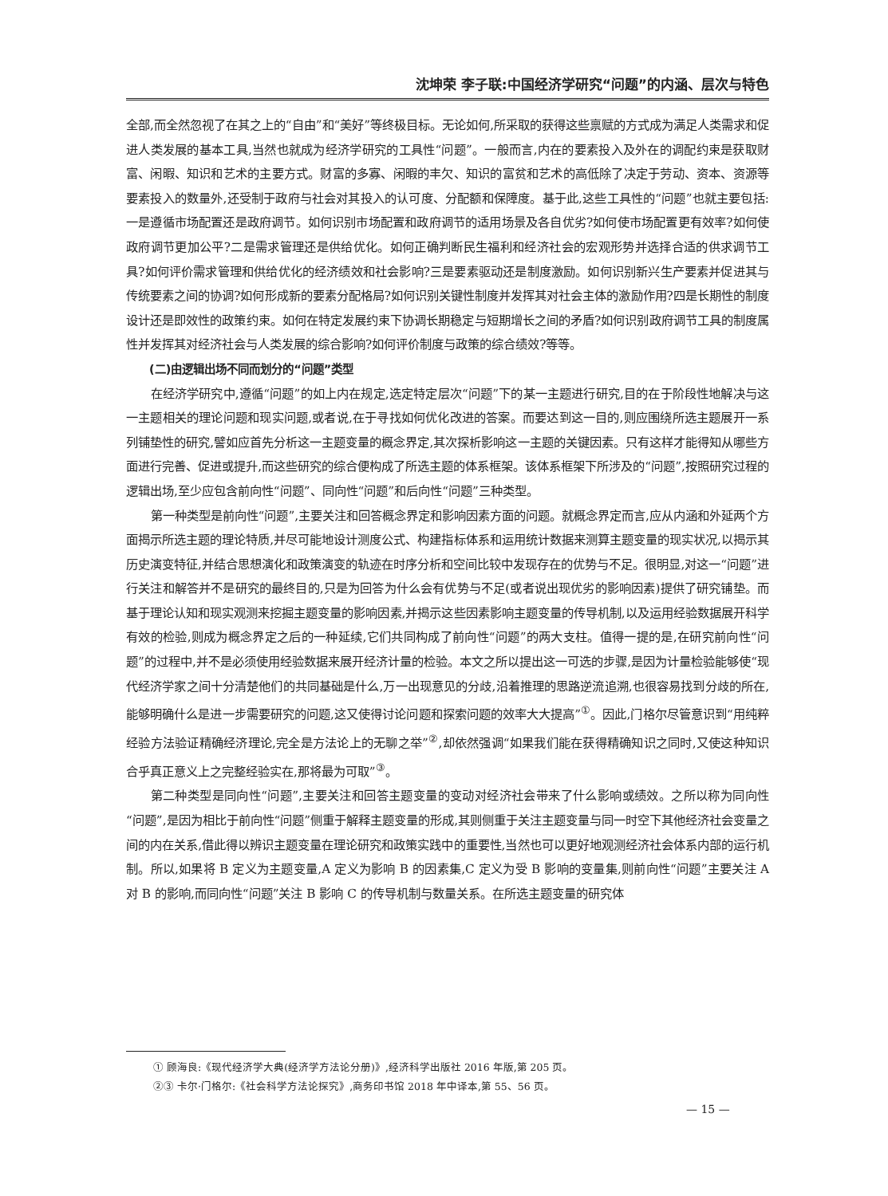沈坤荣 李子联:中国经济学研究“问题”的内涵、层次与特色
全部,而全然忽视了在其之上的“自由”和“美好”等终极目标。无论如何,所采取的获得这些禀赋的方式成为满足人类需求和促进人类发展的基本工具,当然也就成为经济学研究的工具性“问题”。一般而言,内在的要素投入及外在的调配约束是获取财富、闲暇、知识和艺术的主要方式。财富的多寡、闲暇的丰欠、知识的富贫和艺术的高低除了决定于劳动、资本、资源等要素投入的数量外,还受制于政府与社会对其投入的认可度、分配额和保障度。基于此,这些工具性的“问题”也就主要包括:一是遵循市场配置还是政府调节。如何识别市场配置和政府调节的适用场景及各自优劣?如何使市场配置更有效率?如何使政府调节更加公平?二是需求管理还是供给优化。如何正确判断民生福利和经济社会的宏观形势并选择合适的供求调节工具?如何评价需求管理和供给优化的经济绩效和社会影响?三是要素驱动还是制度激励。如何识别新兴生产要素并促进其与传统要素之间的协调?如何形成新的要素分配格局?如何识别关键性制度并发挥其对社会主体的激励作用?四是长期性的制度设计还是即效性的政策约束。如何在特定发展约束下协调长期稳定与短期增长之间的矛盾?如何识别政府调节工具的制度属性并发挥其对经济社会与人类发展的综合影响?如何评价制度与政策的综合绩效?等等。
(二)由逻辑出场不同而划分的“问题”类型
在经济学研究中,遵循“问题”的如上内在规定,选定特定层次“问题”下的某一主题进行研究,目的在于阶段性地解决与这一主题相关的理论问题和现实问题,或者说,在于寻找如何优化改进的答案。而要达到这一目的,则应围绕所选主题展开一系列铺垫性的研究,譬如应首先分析这一主题变量的概念界定,其次探析影响这一主题的关键因素。只有这样才能得知从哪些方面进行完善、促进或提升,而这些研究的综合便构成了所选主题的体系框架。该体系框架下所涉及的“问题”,按照研究过程的逻辑出场,至少应包含前向性“问题”、同向性“问题”和后向性“问题”三种类型。
第一种类型是前向性“问题”,主要关注和回答概念界定和影响因素方面的问题。就概念界定而言,应从内涵和外延两个方面揭示所选主题的理论特质,并尽可能地设计测度公式、构建指标体系和运用统计数据来测算主题变量的现实状况,以揭示其历史演变特征,并结合思想演化和政策演变的轨迹在时序分析和空间比较中发现存在的优势与不足。很明显,对这一“问题”进行关注和解答并不是研究的最终目的,只是为回答为什么会有优势与不足(或者说出现优劣的影响因素)提供了研究铺垫。而基于理论认知和现实观测来挖掘主题变量的影响因素,并揭示这些因素影响主题变量的传导机制,以及运用经验数据展开科学有效的检验,则成为概念界定之后的一种延续,它们共同构成了前向性“问题”的两大支柱。值得一提的是,在研究前向性“问题”的过程中,并不是必须使用经验数据来展开经济计量的检验。本文之所以提出这一可选的步骤,是因为计量检验能够使“现代经济学家之间十分清楚他们的共同基础是什么,万一出现意见的分歧,沿着推理的思路逆流追溯,也很容易找到分歧的所在,能够明确什么是进一步需要研究的问题,这又使得讨论问题和探索问题的效率大大提高”<sup>①</sup>。因此,门格尔尽管意识到“用纯粹经验方法验证精确经济理论,完全是方法论上的无聊之举”<sup>②</sup>,却依然强调“如果我们能在获得精确知识之同时,又使这种知识合乎真正意义上之完整经验实在,那将最为可取”<sup>③</sup>。
第二种类型是同向性“问题”,主要关注和回答主题变量的变动对经济社会带来了什么影响或绩效。之所以称为同向性“问题”,是因为相比于前向性“问题”侧重于解释主题变量的形成,其则侧重于关注主题变量与同一时空下其他经济社会变量之间的内在关系,借此得以辨识主题变量在理论研究和政策实践中的重要性,当然也可以更好地观测经济社会体系内部的运行机制。所以,如果将 B 定义为主题变量,A 定义为影响 B 的因素集,C 定义为受 B 影响的变量集,则前向性“问题”主要关注 A 对 B 的影响,而同向性“问题”关注 B 影响 C 的传导机制与数量关系。在所选主题变量的研究体
① 顾海良:《现代经济学大典(经济学方法论分册)》,经济科学出版社 2016 年版,第 205 页。
②③ 卡尔·门格尔:《社会科学方法论探究》,商务印书馆 2018 年中译本,第 55、56 页。
— 15 —